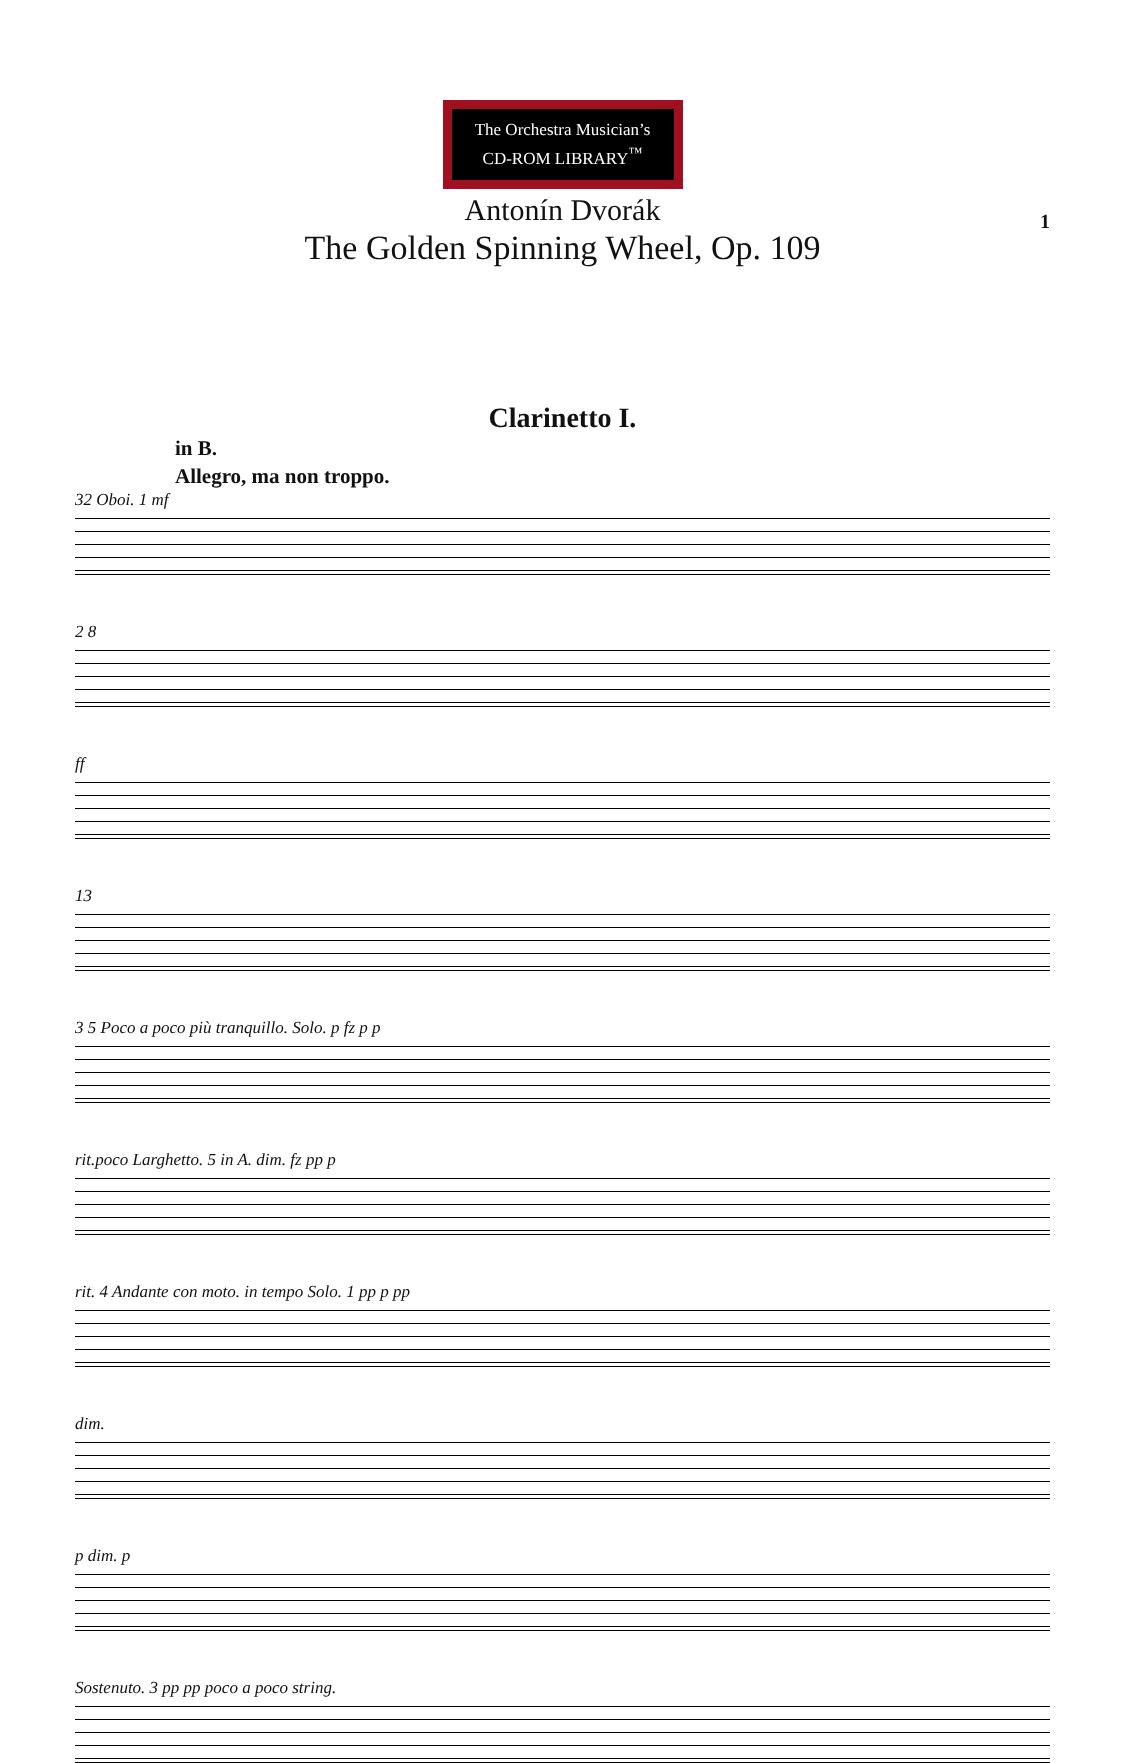1
The Orchestra Musician’s
CD-ROM LIBRARY<sup>™</sup>
Antonín Dvorák
The Golden Spinning Wheel, Op. 109
Clarinetto I.
in B.
Allegro, ma non troppo.
32 Oboi. 1 mf
2 8
ff
13
3 5 Poco a poco più tranquillo. Solo. p fz p p
rit.poco Larghetto. 5 in A. dim. fz pp p
rit. 4 Andante con moto. in tempo Solo. 1 pp p pp
dim.
p dim. p
Sostenuto. 3 pp pp poco a poco string.